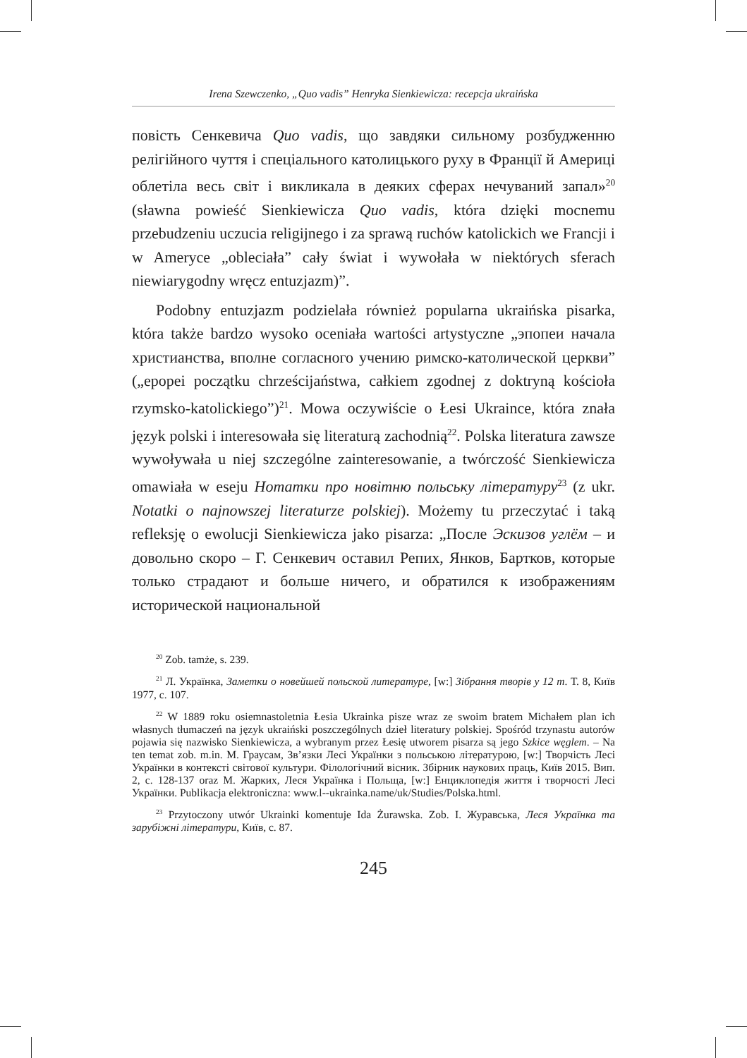Irena Szewczenko, „Quo vadis” Henryka Sienkiewicza: recepcja ukraińska
повість Сенкевича Quo vadis, що завдяки сильному розбудженню релігійного чуття і спеціального католицького руху в Франції й Америці облетіла весь світ і викликала в деяких сферах нечуваний запал»<sup>20</sup> (sławna powieść Sienkiewicza Quo vadis, która dzięki mocnemu przebudzeniu uczucia religijnego i za sprawą ruchów katolickich we Francji i w Ameryce „obleciała” cały świat i wywołała w niektórych sferach niewiarygodny wręcz entuzjazm)”.
Podobny entuzjazm podzielała również popularna ukraińska pisarka, która także bardzo wysoko oceniała wartości artystyczne „эпопеи начала христианства, вполне согласного учению римско-католической церкви” („epopei początku chrześcijaństwa, całkiem zgodnej z doktryną kościoła rzymsko-katolickiego”)<sup>21</sup>. Mowa oczywiście o Łesi Ukraince, która znała język polski i interesowała się literaturą zachodnią<sup>22</sup>. Polska literatura zawsze wywoływała u niej szczególne zainteresowanie, a twórczość Sienkiewicza omawiała w eseju Нотатки про новітню польську літературу<sup>23</sup> (z ukr. Notatki o najnowszej literaturze polskiej). Możemy tu przeczytać i taką refleksję o ewolucji Sienkiewicza jako pisarza: „После Эскизов углём – и довольно скоро – Г. Сенкевич оставил Репих, Янков, Бартков, которые только страдают и больше ничего, и обратился к изображениям исторической национальной
<sup>20</sup> Zob. tamże, s. 239.
<sup>21</sup> Л. Українка, Заметки о новейшей польской литературе, [w:] Зібрання творів у 12 т. Т. 8, Київ 1977, с. 107.
<sup>22</sup> W 1889 roku osiemnastoletnia Łesia Ukrainka pisze wraz ze swoim bratem Michałem plan ich własnych tłumaczeń na język ukraiński poszczególnych dzieł literatury polskiej. Spośród trzynastu autorów pojawia się nazwisko Sienkiewicza, a wybranym przez Łesię utworem pisarza są jego Szkice węglem. – Na ten temat zob. m.in. М. Граусам, Зв’язки Лесі Українки з польською літературою, [w:] Творчість Лесі Українки в контексті світової культури. Філологічний вісник. Збірник наукових праць, Київ 2015. Вип. 2, с. 128-137 oraz М. Жарких, Леся Українка і Польща, [w:] Енциклопедія життя і творчості Лесі Українки. Publikacja elektroniczna: www.l--ukrainka.name/uk/Studies/Polska.html.
<sup>23</sup> Przytoczony utwór Ukrainki komentuje Ida Żurawska. Zob. I. Журавська, Леся Українка та зарубіжні літератури, Київ, с. 87.
245